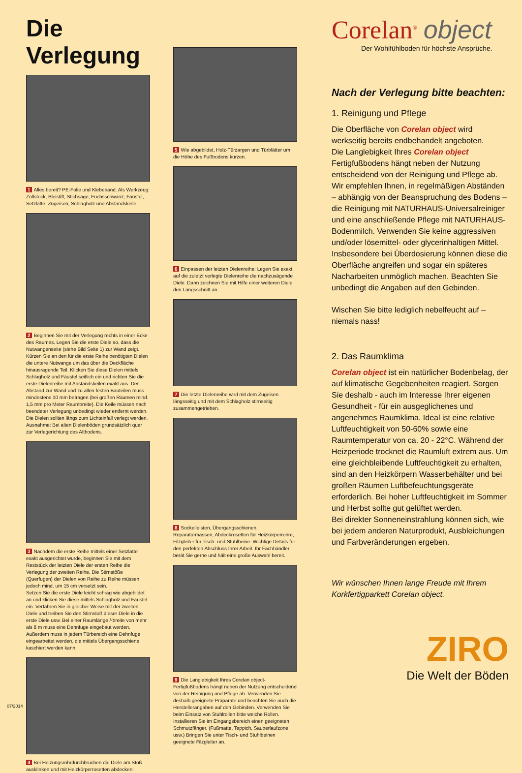Die Verlegung
1 Alles bereit? PE-Folie und Klebeband. Als Werkzeug: Zollstock, Bleistift, Stichsäge, Fuchsschwanz, Fäustel, Setzlatte, Zugeisen, Schlagholz und Abstandskeile.
2 Beginnen Sie mit der Verlegung rechts in einer Ecke des Raumes. Legen Sie die erste Diele so, dass die Nutwangenseite (siehe Bild Seite 1) zur Wand zeigt. Kürzen Sie an den für die erste Reihe benötigten Dielen die untere Nutwange um das über die Deckfläche hinausragende Teil. Klicken Sie diese Dielen mittels Schlagholz und Fäustel seitlich ein und richten Sie die erste Dielenreihe mit Abstandskeilen exakt aus. Der Abstand zur Wand und zu allen festen Bauteilen muss mindestens 10 mm betragen (bei großen Räumen mind. 1,5 mm pro Meter Raumbreite). Die Keile müssen nach beendeter Verlegung unbedingt wieder entfernt werden.
Die Dielen sollten längs zum Lichteinfall verlegt werden. Ausnahme: Bei alten Dielenböden grundsätzlich quer zur Verlegerichtung des Altbodens.
3 Nachdem die erste Reihe mittels einer Setzlatte exakt ausgerichtet wurde, beginnen Sie mit dem Reststück der letzten Diele der ersten Reihe die Verlegung der zweiten Reihe. Die Stirnstöße (Querfugen) der Dielen von Reihe zu Reihe müssen jedoch mind. um 15 cm versetzt sein.
Setzen Sie die erste Diele leicht schräg wie abgebildet an und klicken Sie diese mittels Schlagholz und Fäustel ein. Verfahren Sie in gleicher Weise mit der zweiten Diele und treiben Sie den Stirnstoß dieser Diele in die erste Diele usw. Bei einer Raumlänge /-breite von mehr als 8 m muss eine Dehnfuge eingebaut werden. Außerdem muss in jedem Türbereich eine Dehnfuge eingearbeitet werden, die mittels Übergangsschiene kaschiert werden kann.
4 Bei Heizungsrohrdurchbrüchen die Diele am Stoß ausklinken und mit Heizkörperrosetten abdecken.
5 Wie abgebildet, Holz-Türzargen und Türblätter um die Höhe des Fußbodens kürzen.
6 Einpassen der letzten Dielenreihe: Legen Sie exakt auf die zuletzt verlegte Dielenreihe die nachzusägende Diele. Dann zeichnen Sie mit Hilfe einer weiteren Diele den Längsschnitt an.
7 Die letzte Dielenreihe wird mit dem Zugeisen längsseitig und mit dem Schlagholz stirnseitig zusammengetrieben.
8 Sockelleisten, Übergangsschienen, Reparaturmassen, Abdeckrosetten für Heizkörperrohre, Filzgleiter für Tisch- und Stuhlbeine. Wichtige Details für den perfekten Abschluss Ihrer Arbeit. Ihr Fachhändler berät Sie gerne und hält eine große Auswahl bereit.
9 Die Langlebigkeit Ihres Corelan object-Fertigfußbodens hängt neben der Nutzung entscheidend von der Reinigung und Pflege ab. Verwenden Sie deshalb geeignete Präparate und beachten Sie auch die Herstellerangaben auf den Gebinden. Verwenden Sie beim Einsatz von Stuhlrollen bitte weiche Rollen.
Installieren Sie im Eingangsbereich einen geeigneten Schmutzfänger. (Fußmatte, Teppich, Sauberlaufzone usw.) Bringen Sie unter Tisch- und Stuhlbeinen geeignete Filzgleiter an.
Corelan<sup>®</sup> object
Der Wohlfühlboden für höchste Ansprüche.
Nach der Verlegung bitte beachten:
1. Reinigung und Pflege
Die Oberfläche von Corelan object wird werkseitig bereits endbehandelt angeboten.
Die Langlebigkeit Ihres Corelan object Fertigfußbodens hängt neben der Nutzung entscheidend von der Reinigung und Pflege ab. Wir empfehlen Ihnen, in regelmäßigen Abständen – abhängig von der Beanspruchung des Bodens – die Reinigung mit NATURHAUS-Universalreiniger und eine anschließende Pflege mit NATURHAUS-Bodenmilch. Verwenden Sie keine aggressiven und/oder lösemittel- oder glycerinhaltigen Mittel. Insbesondere bei Überdosierung können diese die Oberfläche angreifen und sogar ein späteres Nacharbeiten unmöglich machen. Beachten Sie unbedingt die Angaben auf den Gebinden.
Wischen Sie bitte lediglich nebelfeucht auf – niemals nass!
2. Das Raumklima
Corelan object ist ein natürlicher Bodenbelag, der auf klimatische Gegebenheiten reagiert. Sorgen Sie deshalb - auch im Interesse Ihrer eigenen Gesundheit - für ein ausgeglichenes und angenehmes Raumklima. Ideal ist eine relative Luftfeuchtigkeit von 50-60% sowie eine Raumtemperatur von ca. 20 - 22°C. Während der Heizperiode trocknet die Raumluft extrem aus. Um eine gleichbleibende Luftfeuchtigkeit zu erhalten, sind an den Heizkörpern Wasserbehälter und bei großen Räumen Luftbefeuchtungsgeräte erforderlich. Bei hoher Luftfeuchtigkeit im Sommer und Herbst sollte gut gelüftet werden.
Bei direkter Sonneneinstrahlung können sich, wie bei jedem anderen Naturprodukt, Ausbleichungen und Farbveränderungen ergeben.
Wir wünschen Ihnen lange Freude mit Ihrem Korkfertigparkett Corelan object.
ZIRO
Die Welt der Böden
07/2014